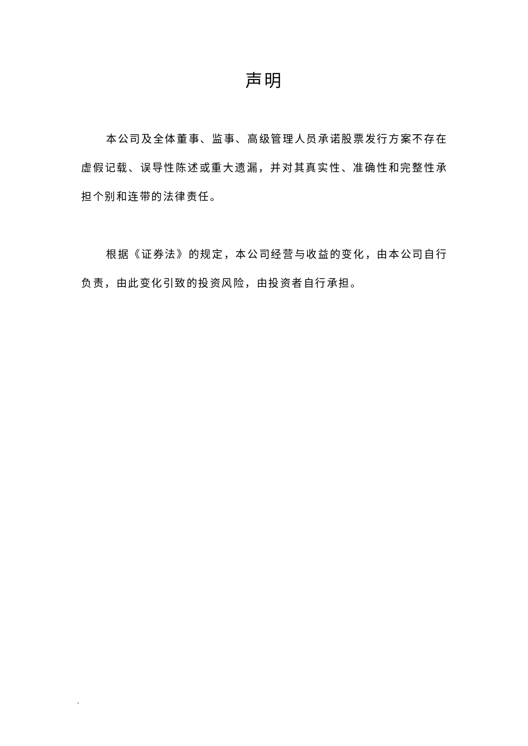声明
本公司及全体董事、监事、高级管理人员承诺股票发行方案不存在虚假记载、误导性陈述或重大遗漏，并对其真实性、准确性和完整性承担个别和连带的法律责任。
根据《证券法》的规定，本公司经营与收益的变化，由本公司自行负责，由此变化引致的投资风险，由投资者自行承担。
-